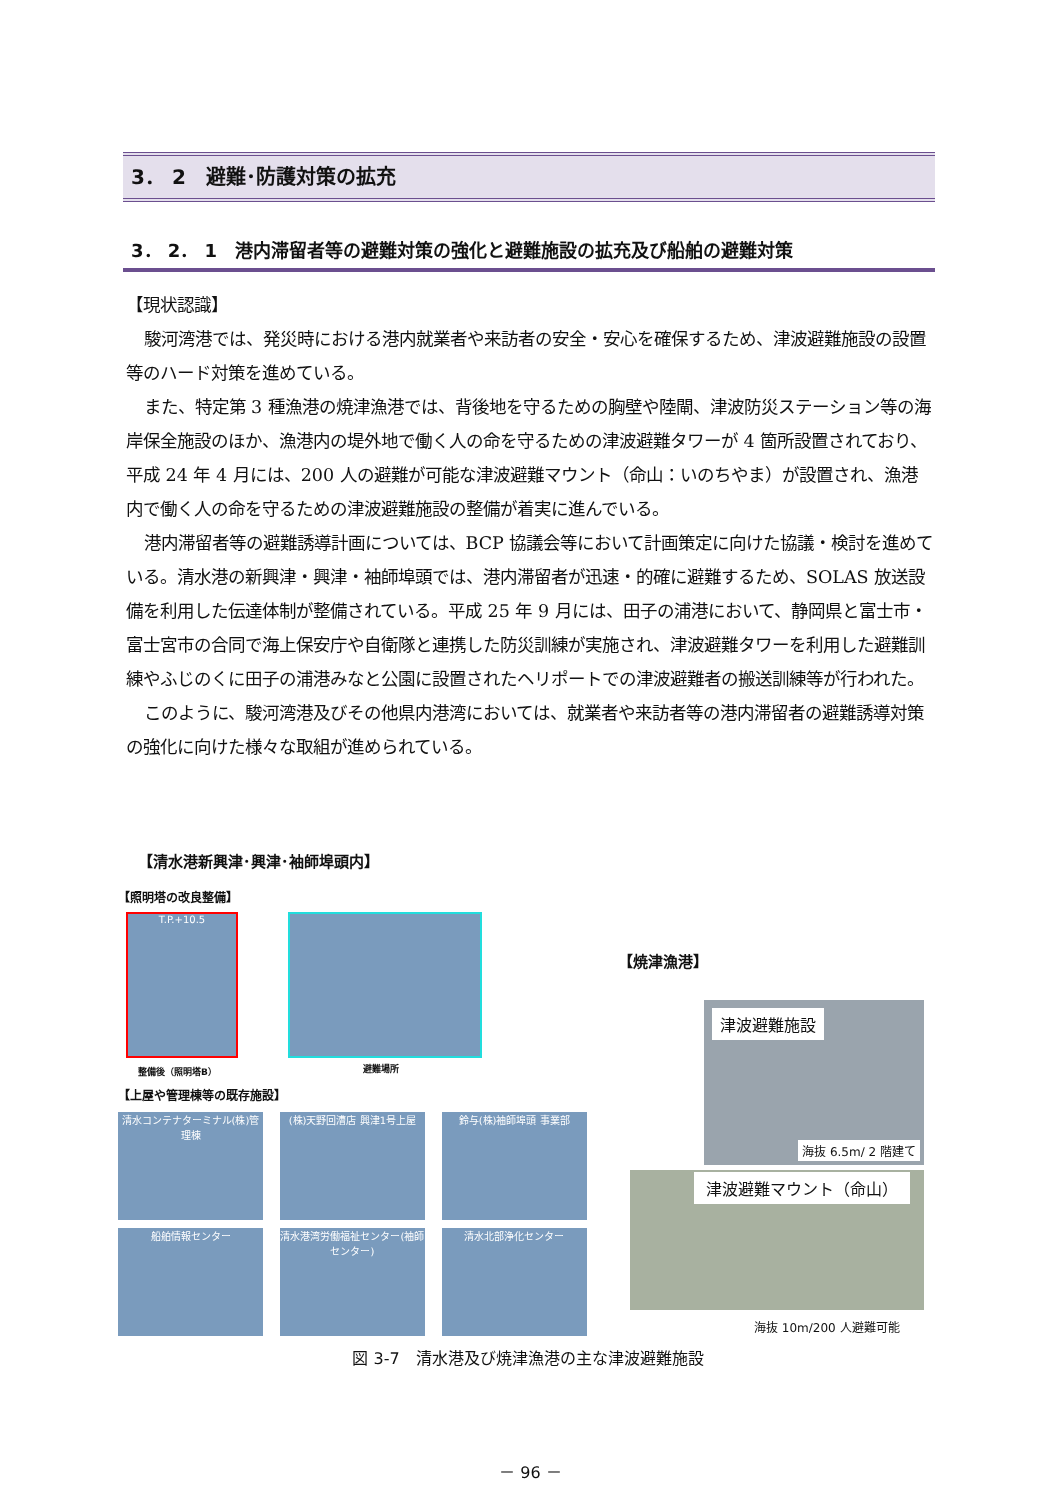3． 2　避難･防護対策の拡充
3． 2． 1　港内滞留者等の避難対策の強化と避難施設の拡充及び船舶の避難対策
【現状認識】
駿河湾港では、発災時における港内就業者や来訪者の安全・安心を確保するため、津波避難施設の設置等のハード対策を進めている。
また、特定第 3 種漁港の焼津漁港では、背後地を守るための胸壁や陸閘、津波防災ステーション等の海岸保全施設のほか、漁港内の堤外地で働く人の命を守るための津波避難タワーが 4 箇所設置されており、平成 24 年 4 月には、200 人の避難が可能な津波避難マウント（命山：いのちやま）が設置され、漁港内で働く人の命を守るための津波避難施設の整備が着実に進んでいる。
港内滞留者等の避難誘導計画については、BCP 協議会等において計画策定に向けた協議・検討を進めている。清水港の新興津・興津・袖師埠頭では、港内滞留者が迅速・的確に避難するため、SOLAS 放送設備を利用した伝達体制が整備されている。平成 25 年 9 月には、田子の浦港において、静岡県と富士市・富士宮市の合同で海上保安庁や自衛隊と連携した防災訓練が実施され、津波避難タワーを利用した避難訓練やふじのくに田子の浦港みなと公園に設置されたヘリポートでの津波避難者の搬送訓練等が行われた。
このように、駿河湾港及びその他県内港湾においては、就業者や来訪者等の港内滞留者の避難誘導対策の強化に向けた様々な取組が進められている。
【清水港新興津･興津･袖師埠頭内】
【照明塔の改良整備】
T.P.+10.5
整備後（照明塔B） 避難場所
【上屋や管理棟等の既存施設】
清水コンテナターミナル(株)管理棟 (株)天野回漕店 興津1号上屋 鈴与(株)袖師埠頭 事業部 船舶情報センター 清水港湾労働福祉センター(袖師センター) 清水北部浄化センター
【焼津漁港】
津波避難施設
海抜 6.5m/ 2 階建て
津波避難マウント（命山）
海抜 10m/200 人避難可能
図 3-7　清水港及び焼津漁港の主な津波避難施設
－ 96 －